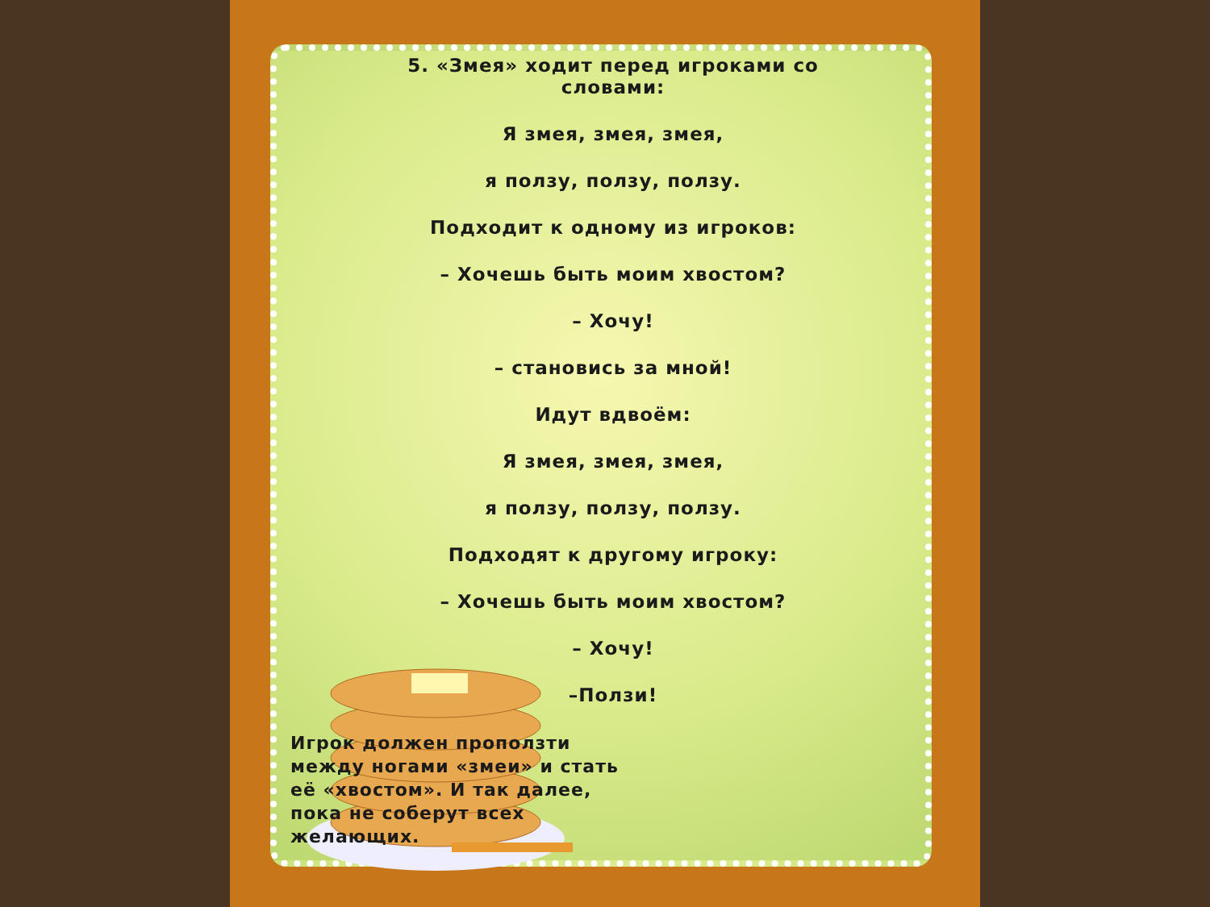5. «Змея» ходит перед игроками со словами:
Я змея, змея, змея,
я ползу, ползу, ползу.
Подходит к одному из игроков:
– Хочешь быть моим хвостом?
– Хочу!
– становись за мной!
Идут вдвоём:
Я змея, змея, змея,
я ползу, ползу, ползу.
Подходят к другому игроку:
– Хочешь быть моим хвостом?
– Хочу!
–Ползи!
Игрок должен проползти между ногами «змеи» и стать её «хвостом». И так далее, пока не соберут всех желающих.